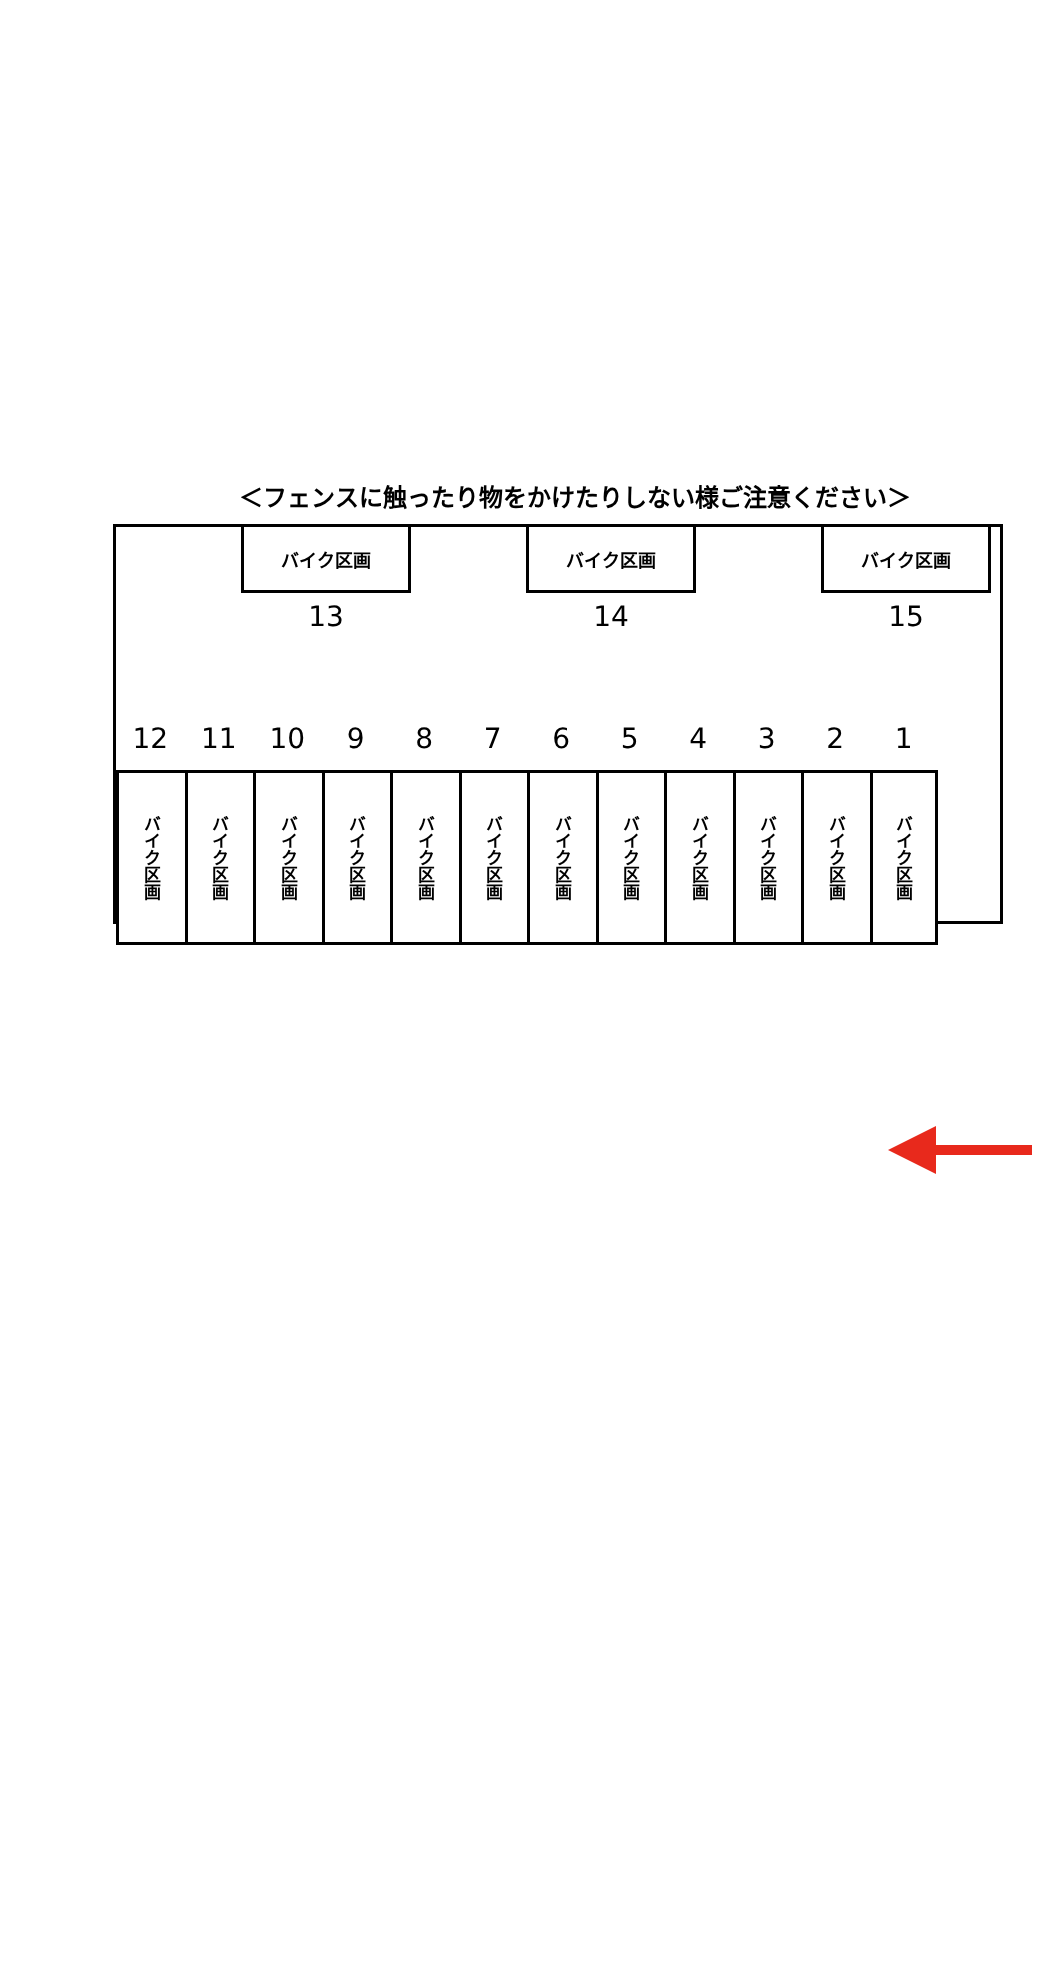＜フェンスに触ったり物をかけたりしない様ご注意ください＞
バイク区画 バイク区画 バイク区画
13 14 15
12 11 10 9 8 7 6 5 4 3 2 1
バイク区画
バイク区画
バイク区画
バイク区画
バイク区画
バイク区画
バイク区画
バイク区画
バイク区画
バイク区画
バイク区画
バイク区画